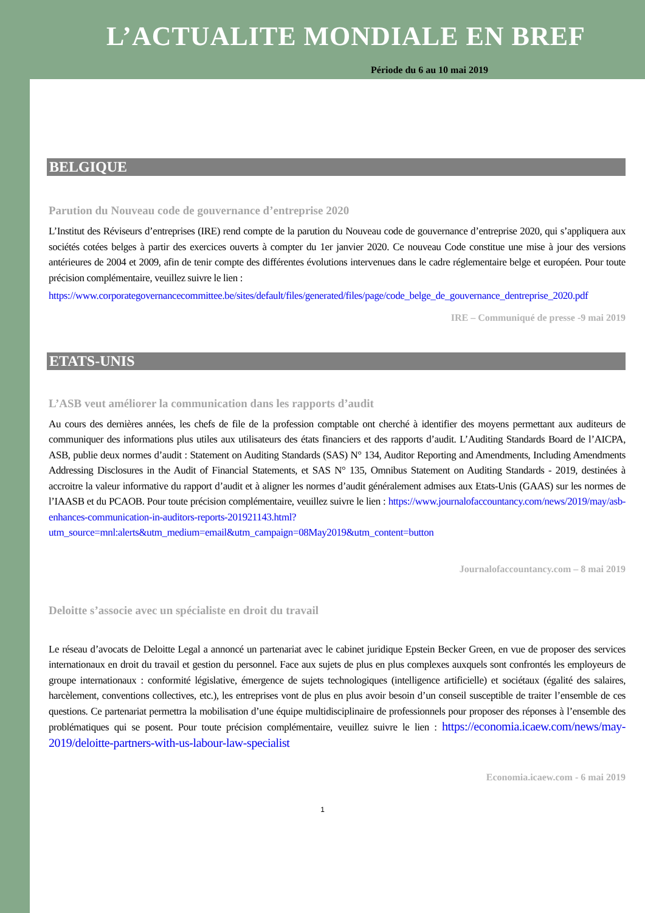L’ACTUALITE MONDIALE EN BREF
Période du 6 au 10 mai 2019
BELGIQUE
Parution du Nouveau code de gouvernance d’entreprise 2020
L’Institut des Réviseurs d’entreprises (IRE) rend compte de la parution du Nouveau code de gouvernance d’entreprise 2020, qui s’appliquera aux sociétés cotées belges à partir des exercices ouverts à compter du 1er janvier 2020. Ce nouveau Code constitue une mise à jour des versions antérieures de 2004 et 2009, afin de tenir compte des différentes évolutions intervenues dans le cadre réglementaire belge et européen. Pour toute précision complémentaire, veuillez suivre le lien :
https://www.corporategovernancecommittee.be/sites/default/files/generated/files/page/code_belge_de_gouvernance_dentreprise_2020.pdf
IRE – Communiqué de presse -9 mai 2019
ETATS-UNIS
L’ASB veut améliorer la communication dans les rapports d’audit
Au cours des dernières années, les chefs de file de la profession comptable ont cherché à identifier des moyens permettant aux auditeurs de communiquer des informations plus utiles aux utilisateurs des états financiers et des rapports d’audit. L’Auditing Standards Board de l’AICPA, ASB, publie deux normes d’audit : Statement on Auditing Standards (SAS) N° 134, Auditor Reporting and Amendments, Including Amendments Addressing Disclosures in the Audit of Financial Statements, et SAS N° 135, Omnibus Statement on Auditing Standards - 2019, destinées à accroitre la valeur informative du rapport d’audit et à aligner les normes d’audit généralement admises aux Etats-Unis (GAAS) sur les normes de l’IAASB et du PCAOB. Pour toute précision complémentaire, veuillez suivre le lien : https://www.journalofaccountancy.com/news/2019/may/asb-enhances-communication-in-auditors-reports-201921143.html?utm_source=mnl:alerts&utm_medium=email&utm_campaign=08May2019&utm_content=button
Journalofaccountancy.com – 8 mai 2019
Deloitte s’associe avec un spécialiste en droit du travail
Le réseau d’avocats de Deloitte Legal a annoncé un partenariat avec le cabinet juridique Epstein Becker Green, en vue de proposer des services internationaux en droit du travail et gestion du personnel. Face aux sujets de plus en plus complexes auxquels sont confrontés les employeurs de groupe internationaux : conformité législative, émergence de sujets technologiques (intelligence artificielle) et sociétaux (égalité des salaires, harcèlement, conventions collectives, etc.), les entreprises vont de plus en plus avoir besoin d’un conseil susceptible de traiter l’ensemble de ces questions. Ce partenariat permettra la mobilisation d’une équipe multidisciplinaire de professionnels pour proposer des réponses à l’ensemble des problématiques qui se posent. Pour toute précision complémentaire, veuillez suivre le lien : https://economia.icaew.com/news/may-2019/deloitte-partners-with-us-labour-law-specialist
Economia.icaew.com - 6 mai 2019
1